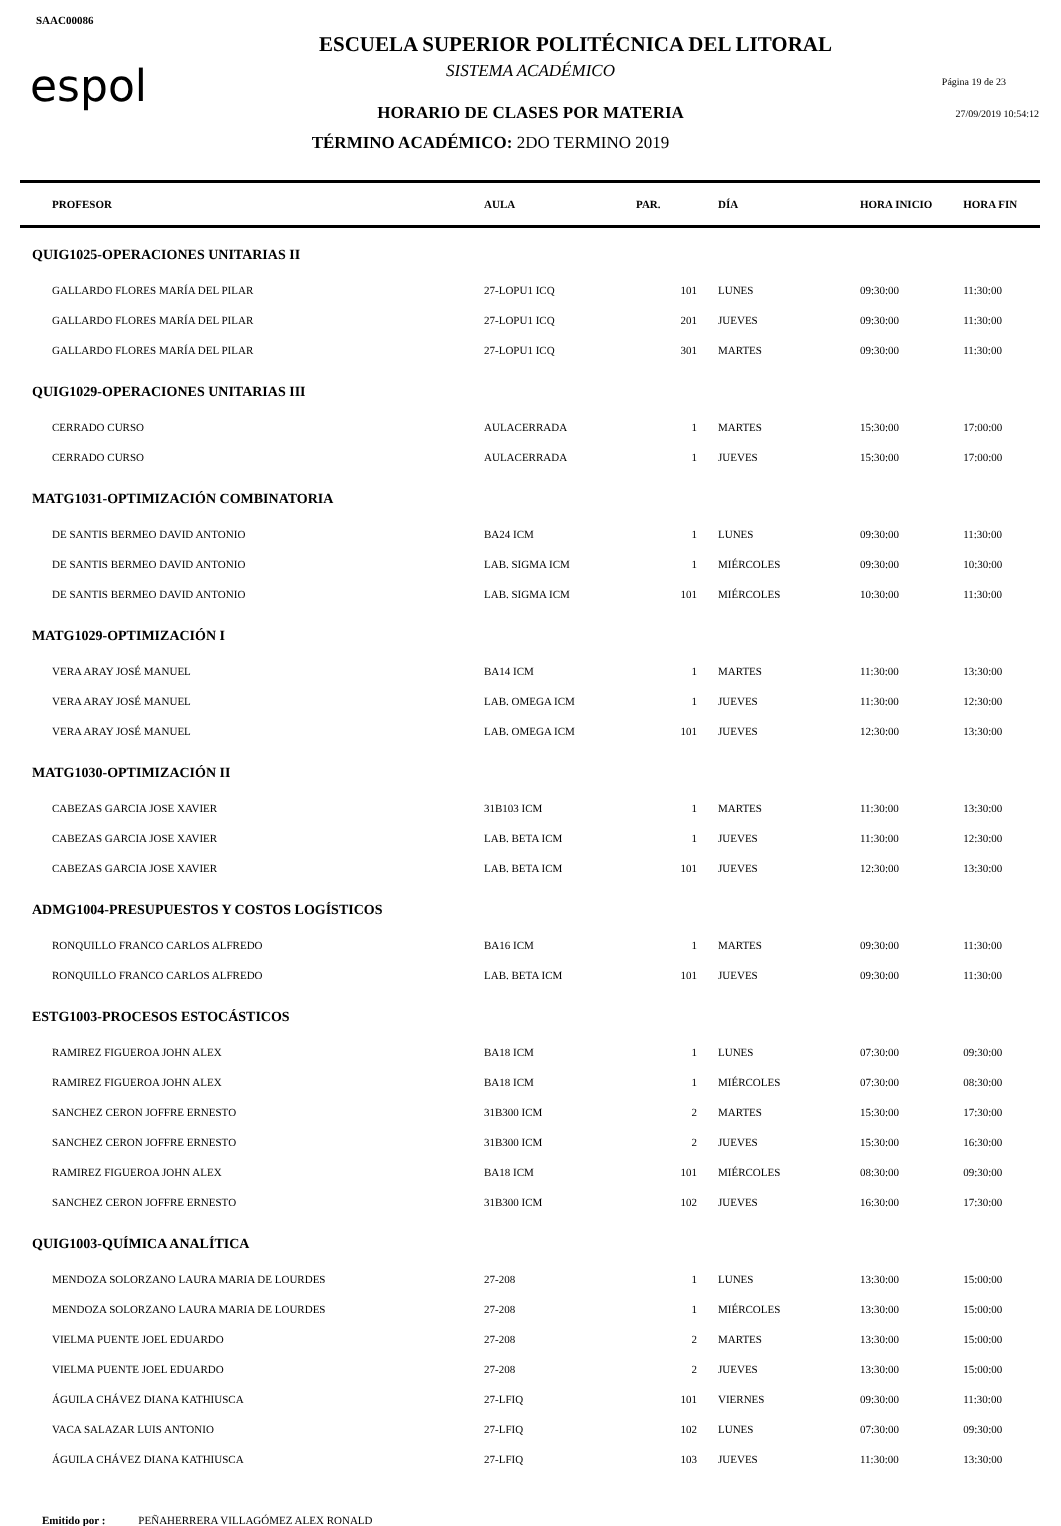SAAC00086
espol
ESCUELA SUPERIOR POLITÉCNICA DEL LITORAL
SISTEMA ACADÉMICO
HORARIO DE CLASES POR MATERIA
TÉRMINO ACADÉMICO: 2DO TERMINO 2019
Página 19 de 23
27/09/2019 10:54:12
| PROFESOR | AULA | PAR. | DÍA | HORA INICIO | HORA FIN |
| --- | --- | --- | --- | --- | --- |
| QUIG1025-OPERACIONES UNITARIAS II | | | | | |
| GALLARDO FLORES MARÍA DEL PILAR | 27-LOPU1 ICQ | 101 | LUNES | 09:30:00 | 11:30:00 |
| GALLARDO FLORES MARÍA DEL PILAR | 27-LOPU1 ICQ | 201 | JUEVES | 09:30:00 | 11:30:00 |
| GALLARDO FLORES MARÍA DEL PILAR | 27-LOPU1 ICQ | 301 | MARTES | 09:30:00 | 11:30:00 |
| QUIG1029-OPERACIONES UNITARIAS III | | | | | |
| CERRADO CURSO | AULACERRADA | 1 | MARTES | 15:30:00 | 17:00:00 |
| CERRADO CURSO | AULACERRADA | 1 | JUEVES | 15:30:00 | 17:00:00 |
| MATG1031-OPTIMIZACIÓN COMBINATORIA | | | | | |
| DE SANTIS BERMEO DAVID ANTONIO | BA24 ICM | 1 | LUNES | 09:30:00 | 11:30:00 |
| DE SANTIS BERMEO DAVID ANTONIO | LAB. SIGMA ICM | 1 | MIÉRCOLES | 09:30:00 | 10:30:00 |
| DE SANTIS BERMEO DAVID ANTONIO | LAB. SIGMA ICM | 101 | MIÉRCOLES | 10:30:00 | 11:30:00 |
| MATG1029-OPTIMIZACIÓN I | | | | | |
| VERA ARAY JOSÉ MANUEL | BA14 ICM | 1 | MARTES | 11:30:00 | 13:30:00 |
| VERA ARAY JOSÉ MANUEL | LAB. OMEGA ICM | 1 | JUEVES | 11:30:00 | 12:30:00 |
| VERA ARAY JOSÉ MANUEL | LAB. OMEGA ICM | 101 | JUEVES | 12:30:00 | 13:30:00 |
| MATG1030-OPTIMIZACIÓN II | | | | | |
| CABEZAS GARCIA JOSE XAVIER | 31B103 ICM | 1 | MARTES | 11:30:00 | 13:30:00 |
| CABEZAS GARCIA JOSE XAVIER | LAB. BETA ICM | 1 | JUEVES | 11:30:00 | 12:30:00 |
| CABEZAS GARCIA JOSE XAVIER | LAB. BETA ICM | 101 | JUEVES | 12:30:00 | 13:30:00 |
| ADMG1004-PRESUPUESTOS Y COSTOS LOGÍSTICOS | | | | | |
| RONQUILLO FRANCO CARLOS ALFREDO | BA16 ICM | 1 | MARTES | 09:30:00 | 11:30:00 |
| RONQUILLO FRANCO CARLOS ALFREDO | LAB. BETA ICM | 101 | JUEVES | 09:30:00 | 11:30:00 |
| ESTG1003-PROCESOS ESTOCÁSTICOS | | | | | |
| RAMIREZ FIGUEROA JOHN ALEX | BA18 ICM | 1 | LUNES | 07:30:00 | 09:30:00 |
| RAMIREZ FIGUEROA JOHN ALEX | BA18 ICM | 1 | MIÉRCOLES | 07:30:00 | 08:30:00 |
| SANCHEZ CERON JOFFRE ERNESTO | 31B300 ICM | 2 | MARTES | 15:30:00 | 17:30:00 |
| SANCHEZ CERON JOFFRE ERNESTO | 31B300 ICM | 2 | JUEVES | 15:30:00 | 16:30:00 |
| RAMIREZ FIGUEROA JOHN ALEX | BA18 ICM | 101 | MIÉRCOLES | 08:30:00 | 09:30:00 |
| SANCHEZ CERON JOFFRE ERNESTO | 31B300 ICM | 102 | JUEVES | 16:30:00 | 17:30:00 |
| QUIG1003-QUÍMICA ANALÍTICA | | | | | |
| MENDOZA SOLORZANO LAURA MARIA DE LOURDES | 27-208 | 1 | LUNES | 13:30:00 | 15:00:00 |
| MENDOZA SOLORZANO LAURA MARIA DE LOURDES | 27-208 | 1 | MIÉRCOLES | 13:30:00 | 15:00:00 |
| VIELMA PUENTE JOEL EDUARDO | 27-208 | 2 | MARTES | 13:30:00 | 15:00:00 |
| VIELMA PUENTE JOEL EDUARDO | 27-208 | 2 | JUEVES | 13:30:00 | 15:00:00 |
| ÁGUILA CHÁVEZ DIANA KATHIUSCA | 27-LFIQ | 101 | VIERNES | 09:30:00 | 11:30:00 |
| VACA SALAZAR LUIS ANTONIO | 27-LFIQ | 102 | LUNES | 07:30:00 | 09:30:00 |
| ÁGUILA CHÁVEZ DIANA KATHIUSCA | 27-LFIQ | 103 | JUEVES | 11:30:00 | 13:30:00 |
Emitido por : PEÑAHERRERA VILLAGÓMEZ ALEX RONALD